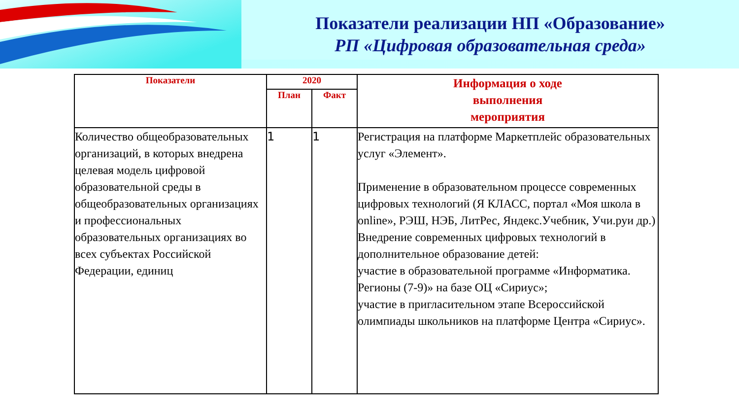Показатели реализации НП «Образование»
РП «Цифровая образовательная среда»
| Показатели | 2020 | | Информация о ходе выполнения мероприятия |
| --- | --- | --- | --- |
| | План | Факт | |
| Количество общеобразовательных организаций, в которых внедрена целевая модель цифровой образовательной среды в общеобразовательных организациях и профессиональных образовательных организациях во всех субъектах Российской Федерации, единиц | 1 | 1 | Регистрация на платформе Маркетплейс образовательных услуг «Элемент». Применение в образовательном процессе современных цифровых технологий (Я КЛАСС, портал «Моя школа в online», РЭШ, НЭБ, ЛитРес, Яндекс.Учебник, Учи.руи др.) Внедрение современных цифровых технологий в дополнительное образование детей: участие в образовательной программе «Информатика. Регионы (7-9)» на базе ОЦ «Сириус»; участие в пригласительном этапе Всероссийской олимпиады школьников на платформе Центра «Сириус». |